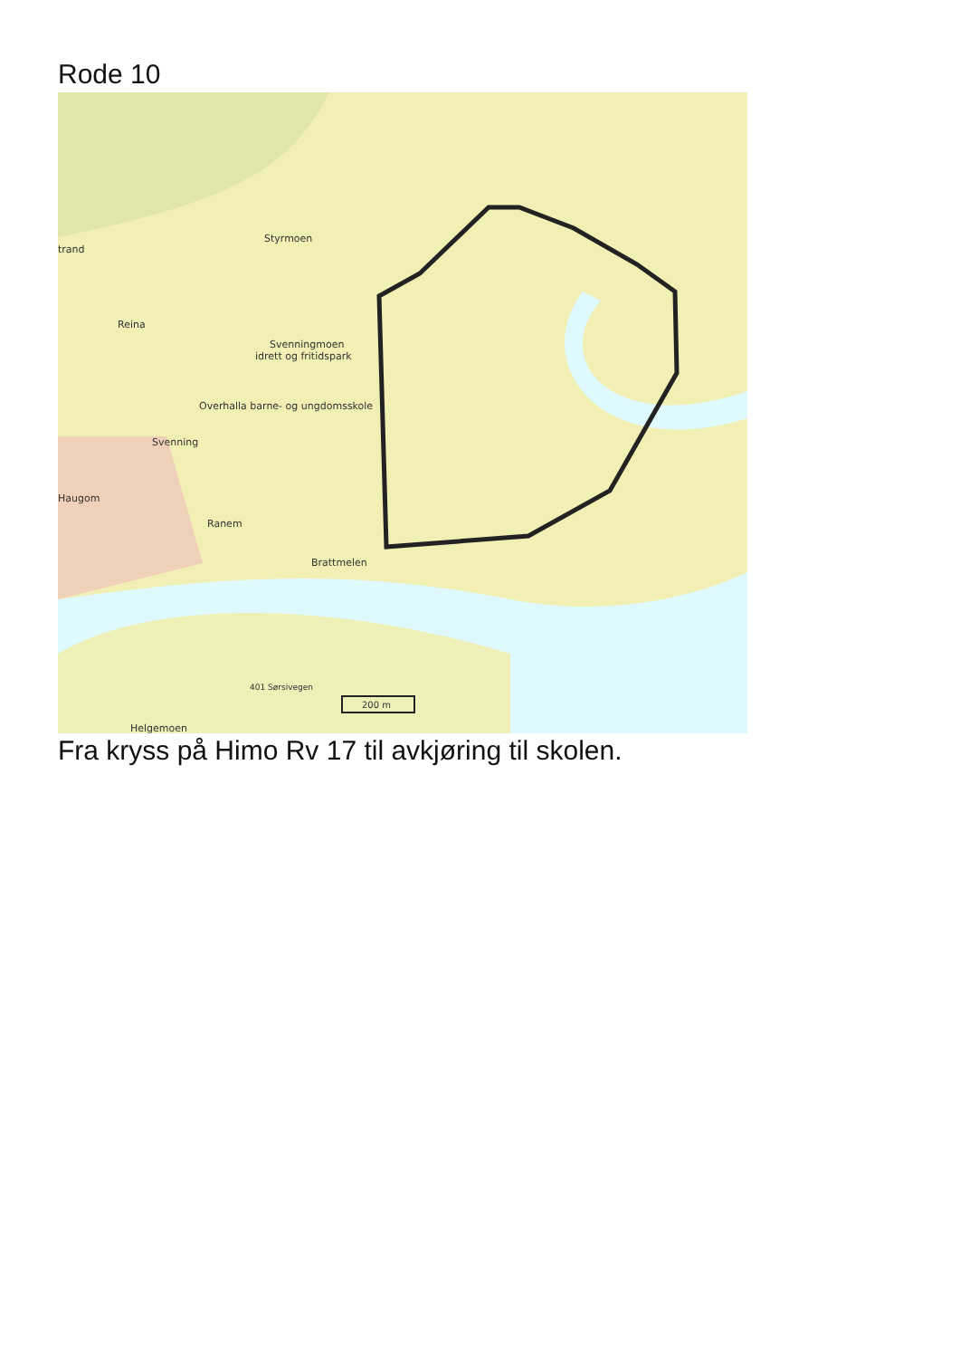Rode 10
Styrmoen
trand
Reina
Svenningmoen
idrett og fritidspark
Overhalla barne- og ungdomsskole
Svenning
Haugom
Ranem
Brattmelen
401 Sørsivegen
200 m
Helgemoen
Fra kryss på Himo Rv 17 til avkjøring til skolen.